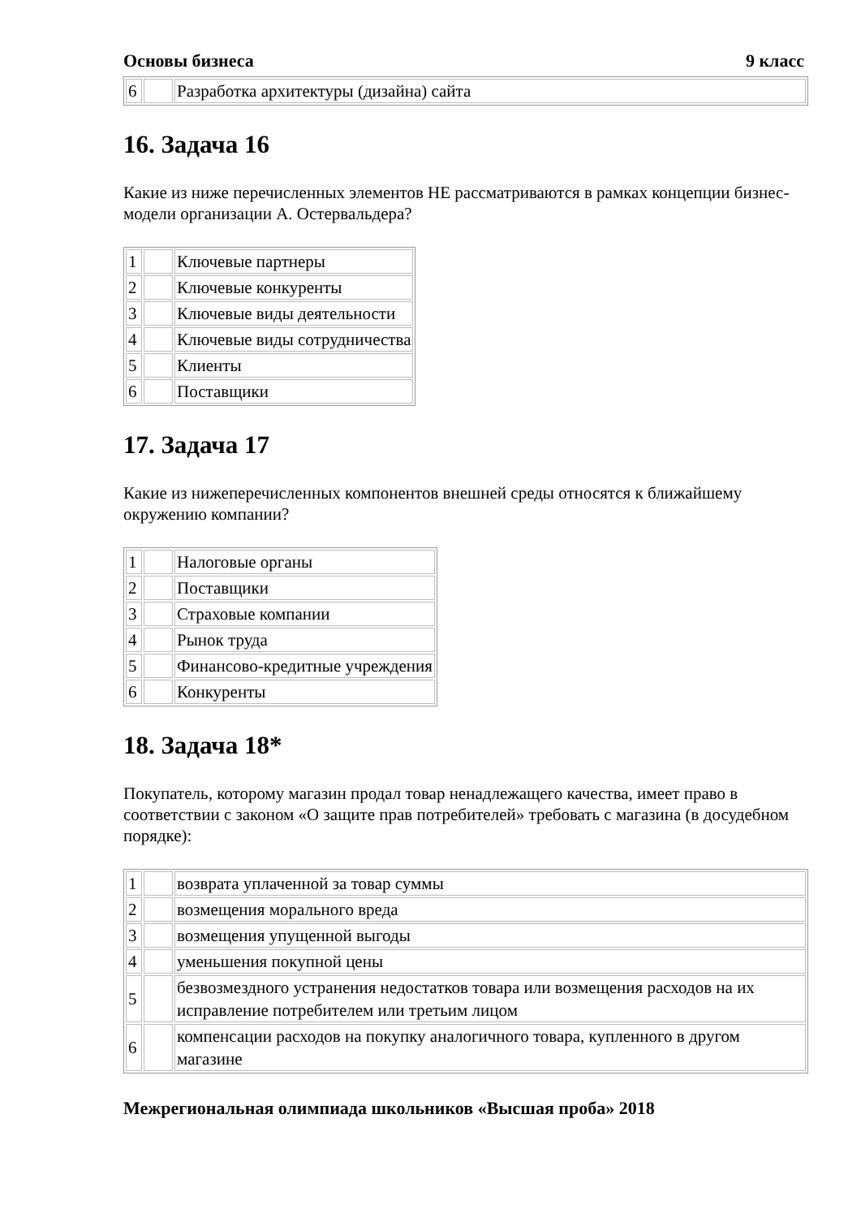Основы бизнеса 9 класс
| 6 | | Разработка архитектуры (дизайна) сайта |
16. Задача 16
Какие из ниже перечисленных элементов НЕ рассматриваются в рамках концепции бизнес-модели организации А. Остервальдера?
| 1 | | Ключевые партнеры |
| 2 | | Ключевые конкуренты |
| 3 | | Ключевые виды деятельности |
| 4 | | Ключевые виды сотрудничества |
| 5 | | Клиенты |
| 6 | | Поставщики |
17. Задача 17
Какие из нижеперечисленных компонентов внешней среды относятся к ближайшему окружению компании?
| 1 | | Налоговые органы |
| 2 | | Поставщики |
| 3 | | Страховые компании |
| 4 | | Рынок труда |
| 5 | | Финансово-кредитные учреждения |
| 6 | | Конкуренты |
18. Задача 18*
Покупатель, которому магазин продал товар ненадлежащего качества, имеет право в соответствии с законом «О защите прав потребителей» требовать с магазина (в досудебном порядке):
| 1 | | возврата уплаченной за товар суммы |
| 2 | | возмещения морального вреда |
| 3 | | возмещения упущенной выгоды |
| 4 | | уменьшения покупной цены |
| 5 | | безвозмездного устранения недостатков товара или возмещения расходов на их исправление потребителем или третьим лицом |
| 6 | | компенсации расходов на покупку аналогичного товара, купленного в другом магазине |
Межрегиональная олимпиада школьников «Высшая проба» 2018